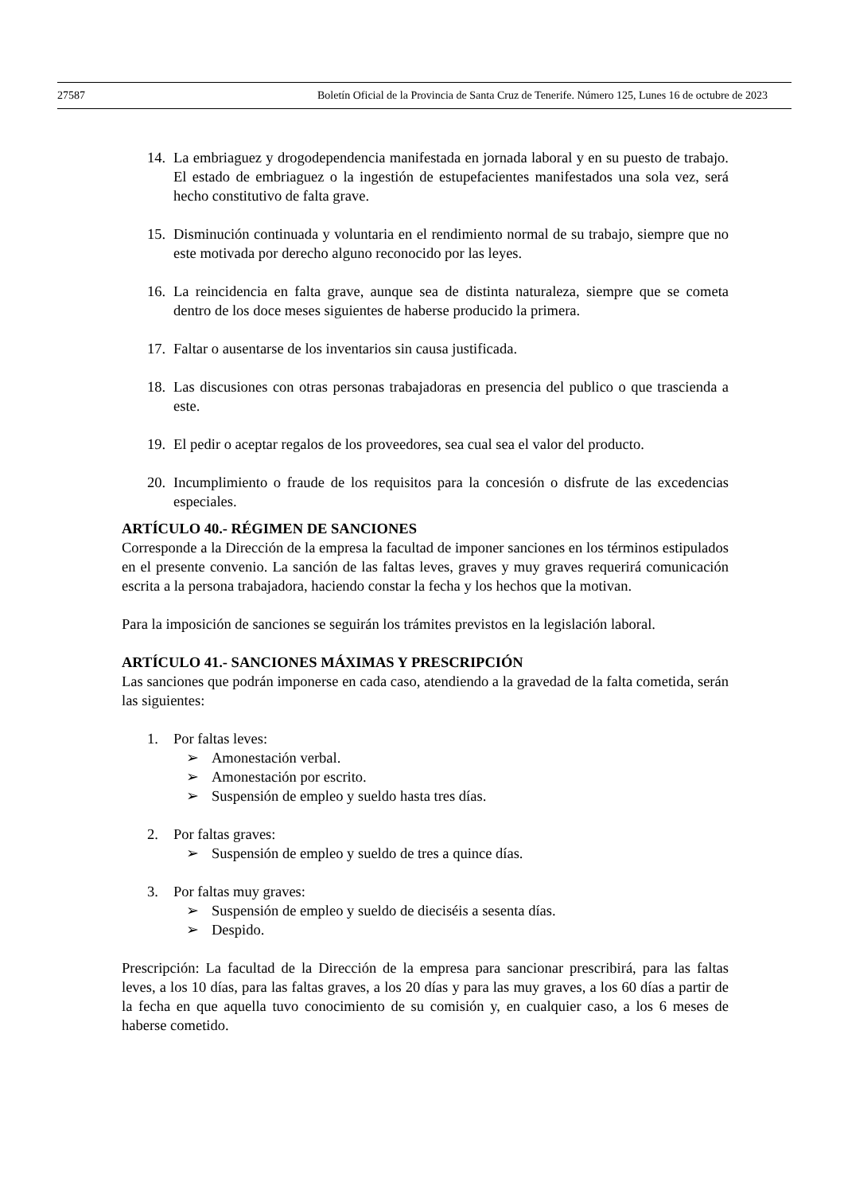27587 Boletín Oficial de la Provincia de Santa Cruz de Tenerife. Número 125, Lunes 16 de octubre de 2023
14. La embriaguez y drogodependencia manifestada en jornada laboral y en su puesto de trabajo. El estado de embriaguez o la ingestión de estupefacientes manifestados una sola vez, será hecho constitutivo de falta grave.
15. Disminución continuada y voluntaria en el rendimiento normal de su trabajo, siempre que no este motivada por derecho alguno reconocido por las leyes.
16. La reincidencia en falta grave, aunque sea de distinta naturaleza, siempre que se cometa dentro de los doce meses siguientes de haberse producido la primera.
17. Faltar o ausentarse de los inventarios sin causa justificada.
18. Las discusiones con otras personas trabajadoras en presencia del publico o que trascienda a este.
19. El pedir o aceptar regalos de los proveedores, sea cual sea el valor del producto.
20. Incumplimiento o fraude de los requisitos para la concesión o disfrute de las excedencias especiales.
ARTÍCULO 40.- RÉGIMEN DE SANCIONES
Corresponde a la Dirección de la empresa la facultad de imponer sanciones en los términos estipulados en el presente convenio. La sanción de las faltas leves, graves y muy graves requerirá comunicación escrita a la persona trabajadora, haciendo constar la fecha y los hechos que la motivan.
Para la imposición de sanciones se seguirán los trámites previstos en la legislación laboral.
ARTÍCULO 41.- SANCIONES MÁXIMAS Y PRESCRIPCIÓN
Las sanciones que podrán imponerse en cada caso, atendiendo a la gravedad de la falta cometida, serán las siguientes:
1. Por faltas leves:
➢ Amonestación verbal.
➢ Amonestación por escrito.
➢ Suspensión de empleo y sueldo hasta tres días.
2. Por faltas graves:
➢ Suspensión de empleo y sueldo de tres a quince días.
3. Por faltas muy graves:
➢ Suspensión de empleo y sueldo de dieciséis a sesenta días.
➢ Despido.
Prescripción: La facultad de la Dirección de la empresa para sancionar prescribirá, para las faltas leves, a los 10 días, para las faltas graves, a los 20 días y para las muy graves, a los 60 días a partir de la fecha en que aquella tuvo conocimiento de su comisión y, en cualquier caso, a los 6 meses de haberse cometido.